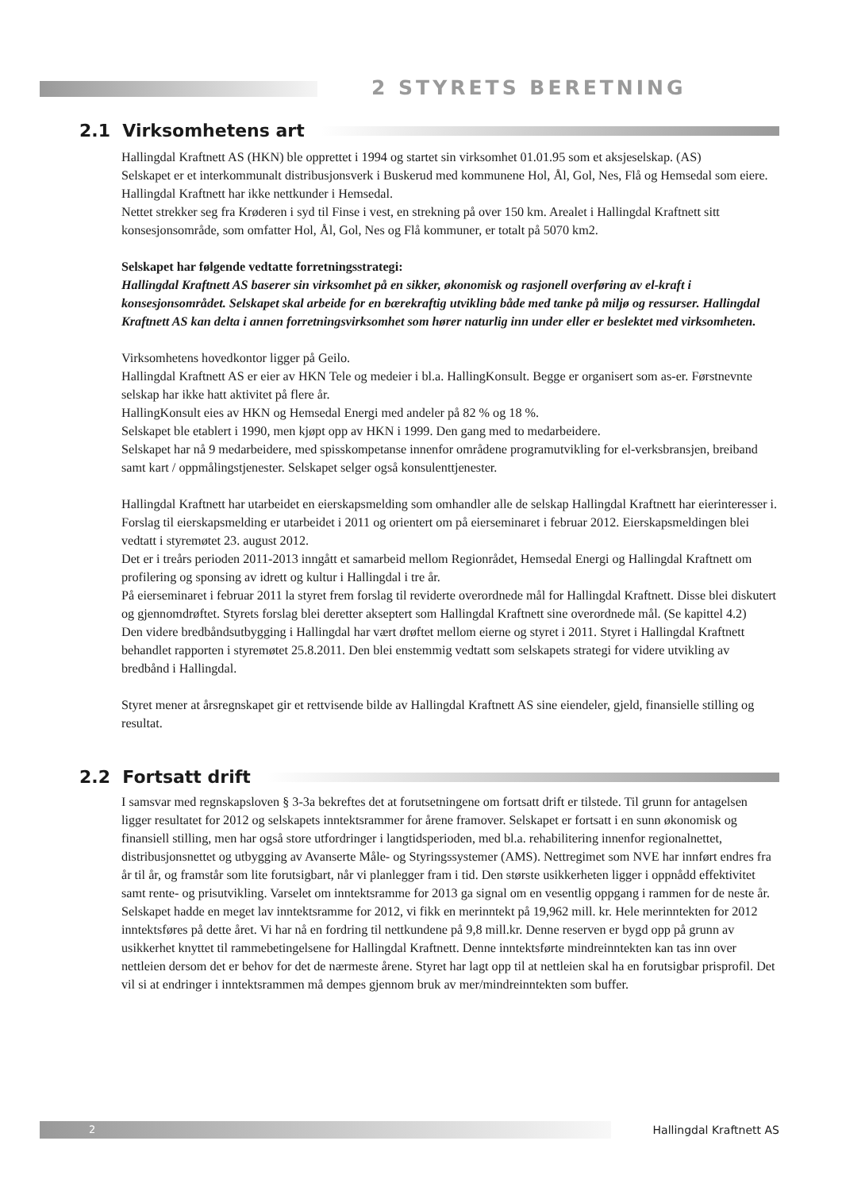2 STYRETS BERETNING
2.1 Virksomhetens art
Hallingdal Kraftnett AS (HKN) ble opprettet i 1994 og startet sin virksomhet 01.01.95 som et aksjeselskap. (AS)
Selskapet er et interkommunalt distribusjonsverk i Buskerud med kommunene Hol, Ål, Gol, Nes, Flå og Hemsedal som eiere. Hallingdal Kraftnett har ikke nettkunder i Hemsedal.
Nettet strekker seg fra Krøderen i syd til Finse i vest, en strekning på over 150 km. Arealet i Hallingdal Kraftnett sitt konsesjonsområde, som omfatter Hol, Ål, Gol, Nes og Flå kommuner, er totalt på 5070 km2.
Selskapet har følgende vedtatte forretningsstrategi:
Hallingdal Kraftnett AS baserer sin virksomhet på en sikker, økonomisk og rasjonell overføring av el-kraft i konsesjonsområdet. Selskapet skal arbeide for en bærekraftig utvikling både med tanke på miljø og ressurser. Hallingdal Kraftnett AS kan delta i annen forretningsvirksomhet som hører naturlig inn under eller er beslektet med virksomheten.
Virksomhetens hovedkontor ligger på Geilo.
Hallingdal Kraftnett AS er eier av HKN Tele og medeier i bl.a. HallingKonsult. Begge er organisert som as-er. Førstnevnte selskap har ikke hatt aktivitet på flere år.
HallingKonsult eies av HKN og Hemsedal Energi med andeler på 82 % og 18 %.
Selskapet ble etablert i 1990, men kjøpt opp av HKN i 1999. Den gang med to medarbeidere.
Selskapet har nå 9 medarbeidere, med spisskompetanse innenfor områdene programutvikling for el-verksbransjen, breiband samt kart / oppmålingstjenester. Selskapet selger også konsulenttjenester.
Hallingdal Kraftnett har utarbeidet en eierskapsmelding som omhandler alle de selskap Hallingdal Kraftnett har eierinteresser i. Forslag til eierskapsmelding er utarbeidet i 2011 og orientert om på eierseminaret i februar 2012. Eierskapsmeldingen blei vedtatt i styremøtet 23. august 2012.
Det er i treårs perioden 2011-2013 inngått et samarbeid mellom Regionrådet, Hemsedal Energi og Hallingdal Kraftnett om profilering og sponsing av idrett og kultur i Hallingdal i tre år.
På eierseminaret i februar 2011 la styret frem forslag til reviderte overordnede mål for Hallingdal Kraftnett. Disse blei diskutert og gjennomdrøftet. Styrets forslag blei deretter akseptert som Hallingdal Kraftnett sine overordnede mål. (Se kapittel 4.2)
Den videre bredbåndsutbygging i Hallingdal har vært drøftet mellom eierne og styret i 2011. Styret i Hallingdal Kraftnett behandlet rapporten i styremøtet 25.8.2011. Den blei enstemmig vedtatt som selskapets strategi for videre utvikling av bredbånd i Hallingdal.
Styret mener at årsregnskapet gir et rettvisende bilde av Hallingdal Kraftnett AS sine eiendeler, gjeld, finansielle stilling og resultat.
2.2 Fortsatt drift
I samsvar med regnskapsloven § 3-3a bekreftes det at forutsetningene om fortsatt drift er tilstede. Til grunn for antagelsen ligger resultatet for 2012 og selskapets inntektsrammer for årene framover. Selskapet er fortsatt i en sunn økonomisk og finansiell stilling, men har også store utfordringer i langtidsperioden, med bl.a. rehabilitering innenfor regionalnettet, distribusjonsnettet og utbygging av Avanserte Måle- og Styringssystemer (AMS). Nettregimet som NVE har innført endres fra år til år, og framstår som lite forutsigbart, når vi planlegger fram i tid. Den største usikkerheten ligger i oppnådd effektivitet samt rente- og prisutvikling. Varselet om inntektsramme for 2013 ga signal om en vesentlig oppgang i rammen for de neste år. Selskapet hadde en meget lav inntektsramme for 2012, vi fikk en merinntekt på 19,962 mill. kr. Hele merinntekten for 2012 inntektsføres på dette året. Vi har nå en fordring til nettkundene på 9,8 mill.kr. Denne reserven er bygd opp på grunn av usikkerhet knyttet til rammebetingelsene for Hallingdal Kraftnett. Denne inntektsførte mindreinntekten kan tas inn over nettleien dersom det er behov for det de nærmeste årene. Styret har lagt opp til at nettleien skal ha en forutsigbar prisprofil. Det vil si at endringer i inntektsrammen må dempes gjennom bruk av mer/mindreinntekten som buffer.
2
Hallingdal Kraftnett AS